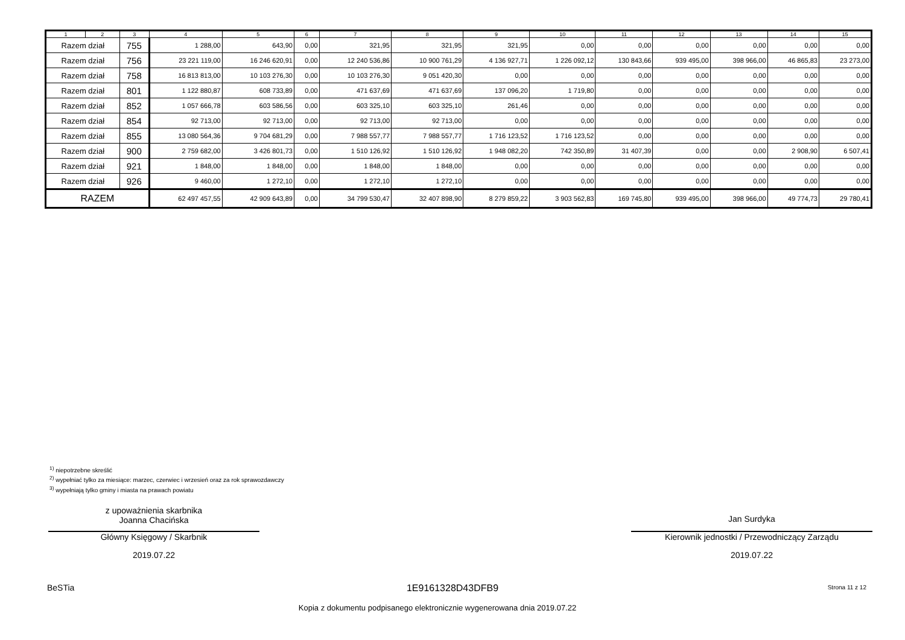| 1 | 2 | 3 | 4 | 5 | 6 | 7 | 8 | 9 | 10 | 11 | 12 | 13 | 14 | 15 |
| --- | --- | --- | --- | --- | --- | --- | --- | --- | --- | --- | --- | --- | --- | --- |
| Razem dział | | 755 | 1 288,00 | 643,90 | 0,00 | 321,95 | 321,95 | 321,95 | 0,00 | 0,00 | 0,00 | 0,00 | 0,00 | 0,00 |
| Razem dział | | 756 | 23 221 119,00 | 16 246 620,91 | 0,00 | 12 240 536,86 | 10 900 761,29 | 4 136 927,71 | 1 226 092,12 | 130 843,66 | 939 495,00 | 398 966,00 | 46 865,83 | 23 273,00 |
| Razem dział | | 758 | 16 813 813,00 | 10 103 276,30 | 0,00 | 10 103 276,30 | 9 051 420,30 | 0,00 | 0,00 | 0,00 | 0,00 | 0,00 | 0,00 | 0,00 |
| Razem dział | | 801 | 1 122 880,87 | 608 733,89 | 0,00 | 471 637,69 | 471 637,69 | 137 096,20 | 1 719,80 | 0,00 | 0,00 | 0,00 | 0,00 | 0,00 |
| Razem dział | | 852 | 1 057 666,78 | 603 586,56 | 0,00 | 603 325,10 | 603 325,10 | 261,46 | 0,00 | 0,00 | 0,00 | 0,00 | 0,00 | 0,00 |
| Razem dział | | 854 | 92 713,00 | 92 713,00 | 0,00 | 92 713,00 | 92 713,00 | 0,00 | 0,00 | 0,00 | 0,00 | 0,00 | 0,00 | 0,00 |
| Razem dział | | 855 | 13 080 564,36 | 9 704 681,29 | 0,00 | 7 988 557,77 | 7 988 557,77 | 1 716 123,52 | 1 716 123,52 | 0,00 | 0,00 | 0,00 | 0,00 | 0,00 |
| Razem dział | | 900 | 2 759 682,00 | 3 426 801,73 | 0,00 | 1 510 126,92 | 1 510 126,92 | 1 948 082,20 | 742 350,89 | 31 407,39 | 0,00 | 0,00 | 2 908,90 | 6 507,41 |
| Razem dział | | 921 | 1 848,00 | 1 848,00 | 0,00 | 1 848,00 | 1 848,00 | 0,00 | 0,00 | 0,00 | 0,00 | 0,00 | 0,00 | 0,00 |
| Razem dział | | 926 | 9 460,00 | 1 272,10 | 0,00 | 1 272,10 | 1 272,10 | 0,00 | 0,00 | 0,00 | 0,00 | 0,00 | 0,00 | 0,00 |
| RAZEM | | | 62 497 457,55 | 42 909 643,89 | 0,00 | 34 799 530,47 | 32 407 898,90 | 8 279 859,22 | 3 903 562,83 | 169 745,80 | 939 495,00 | 398 966,00 | 49 774,73 | 29 780,41 |
<sup>1)</sup> niepotrzebne skreślić
<sup>2)</sup> wypełniać tylko za miesiące: marzec, czerwiec i wrzesień oraz za rok sprawozdawczy
<sup>3)</sup> wypełniają tylko gminy i miasta na prawach powiatu
z upoważnienia skarbnika
Joanna Chacińska
Główny Księgowy / Skarbnik
2019.07.22
Jan Surdyka
Kierownik jednostki / Przewodniczący Zarządu
2019.07.22
BeSTia 1E9161328D43DFB9 Strona 11 z 12
Kopia z dokumentu podpisanego elektronicznie wygenerowana dnia 2019.07.22